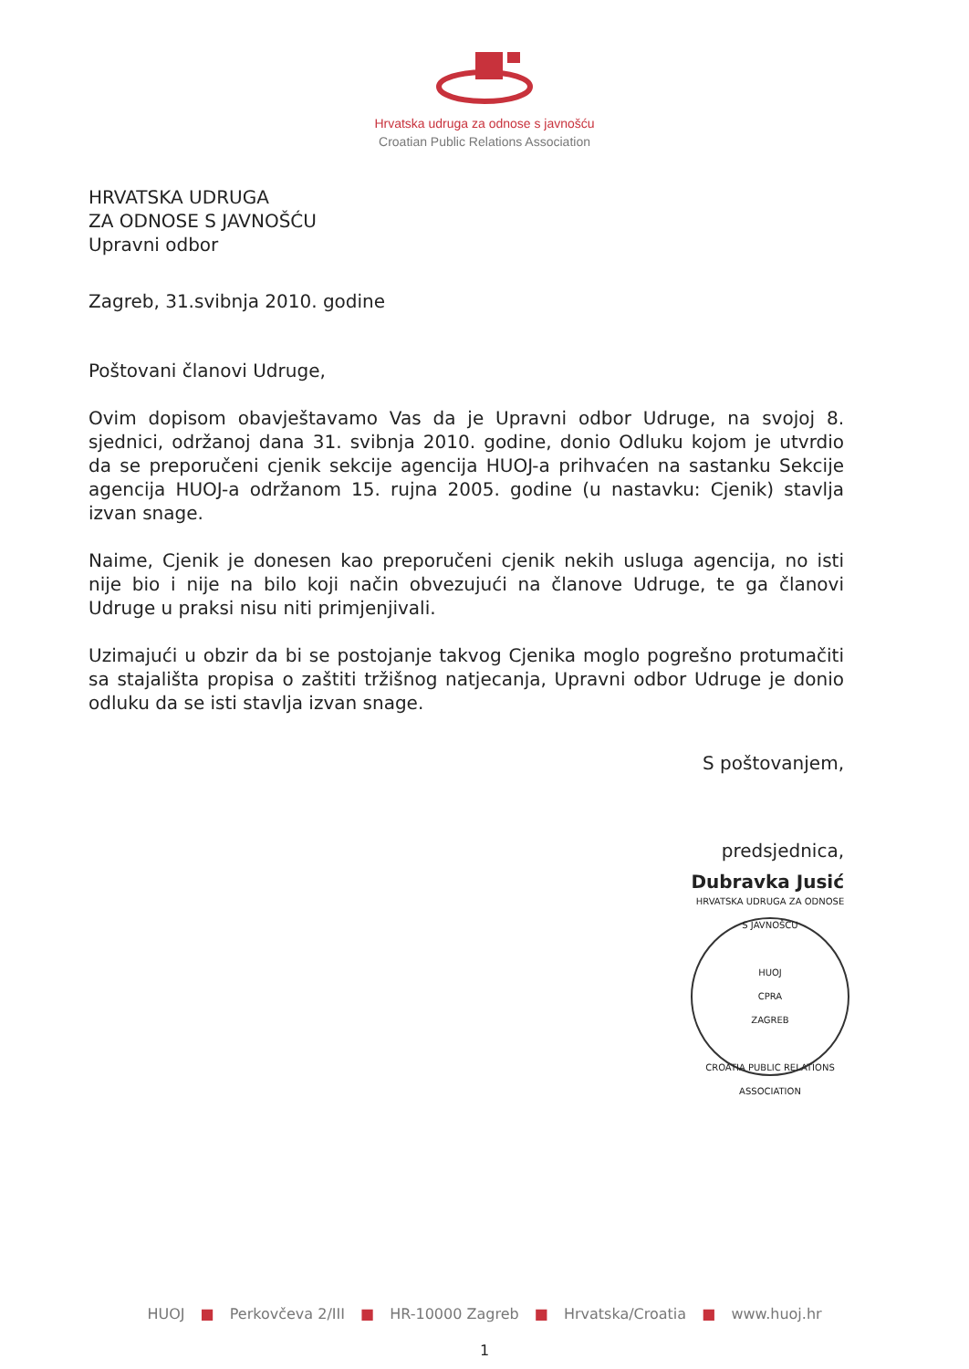Hrvatska udruga za odnose s javnošću
Croatian Public Relations Association
HRVATSKA UDRUGA
ZA ODNOSE S JAVNOŠĆU
Upravni odbor
Zagreb, 31.svibnja 2010. godine
Poštovani članovi Udruge,
Ovim dopisom obavještavamo Vas da je Upravni odbor Udruge, na svojoj 8. sjednici, održanoj dana 31. svibnja 2010. godine, donio Odluku kojom je utvrdio da se preporučeni cjenik sekcije agencija HUOJ-a prihvaćen na sastanku Sekcije agencija HUOJ-a održanom 15. rujna 2005. godine (u nastavku: Cjenik) stavlja izvan snage.
Naime, Cjenik je donesen kao preporučeni cjenik nekih usluga agencija, no isti nije bio i nije na bilo koji način obvezujući na članove Udruge, te ga članovi Udruge u praksi nisu niti primjenjivali.
Uzimajući u obzir da bi se postojanje takvog Cjenika moglo pogrešno protumačiti sa stajališta propisa o zaštiti tržišnog natjecanja, Upravni odbor Udruge je donio odluku da se isti stavlja izvan snage.
S poštovanjem,
predsjednica,
Dubravka Jusić
HRVATSKA UDRUGA ZA ODNOSE S JAVNOŠĆU
HUOJ
CPRA
ZAGREB
CROATIA PUBLIC RELATIONS ASSOCIATION
HUOJ ■ Perkovčeva 2/III ■ HR-10000 Zagreb ■ Hrvatska/Croatia ■ www.huoj.hr
1